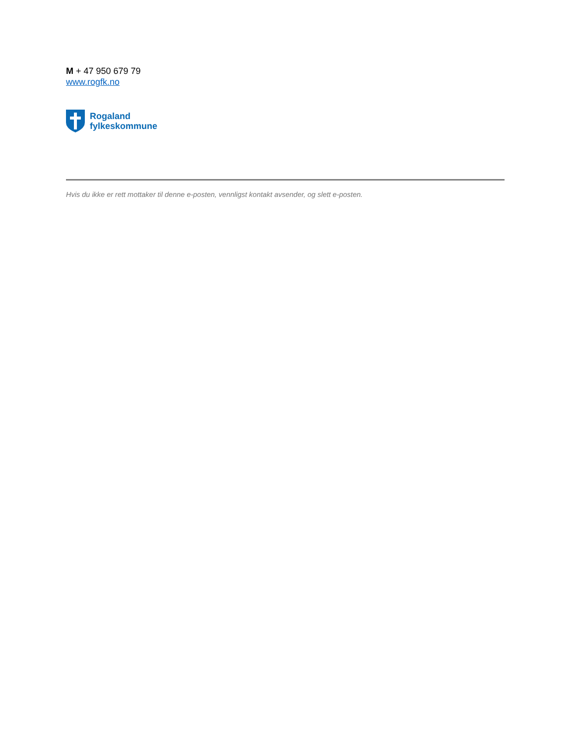M + 47 950 679 79
www.rogfk.no
Rogaland
fylkeskommune
Hvis du ikke er rett mottaker til denne e-posten, vennligst kontakt avsender, og slett e-posten.